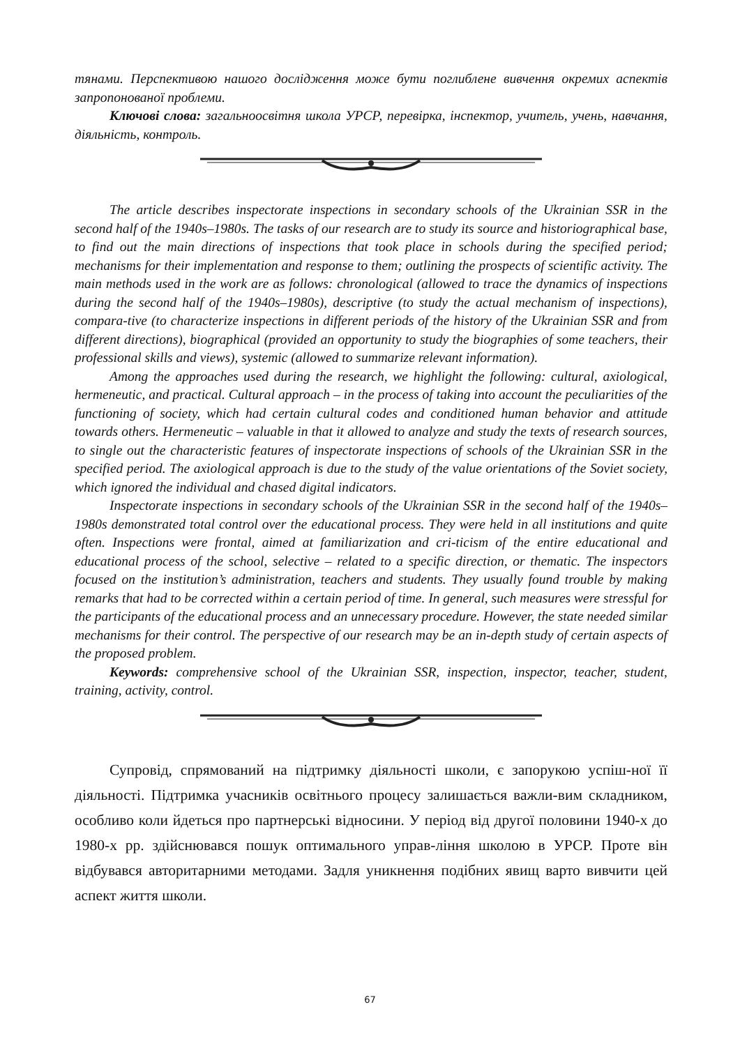тянами. Перспективою нашого дослідження може бути поглиблене вивчення окремих аспектів запропонованої проблеми.
Ключові слова: загальноосвітня школа УРСР, перевірка, інспектор, учитель, учень, навчання, діяльність, контроль.
The article describes inspectorate inspections in secondary schools of the Ukrainian SSR in the second half of the 1940s–1980s. The tasks of our research are to study its source and historiographical base, to find out the main directions of inspections that took place in schools during the specified period; mechanisms for their implementation and response to them; outlining the prospects of scientific activity. The main methods used in the work are as follows: chronological (allowed to trace the dynamics of inspections during the second half of the 1940s–1980s), descriptive (to study the actual mechanism of inspections), compara-tive (to characterize inspections in different periods of the history of the Ukrainian SSR and from different directions), biographical (provided an opportunity to study the biographies of some teachers, their professional skills and views), systemic (allowed to summarize relevant information).
Among the approaches used during the research, we highlight the following: cultural, axiological, hermeneutic, and practical. Cultural approach – in the process of taking into account the peculiarities of the functioning of society, which had certain cultural codes and conditioned human behavior and attitude towards others. Hermeneutic – valuable in that it allowed to analyze and study the texts of research sources, to single out the characteristic features of inspectorate inspections of schools of the Ukrainian SSR in the specified period. The axiological approach is due to the study of the value orientations of the Soviet society, which ignored the individual and chased digital indicators.
Inspectorate inspections in secondary schools of the Ukrainian SSR in the second half of the 1940s–1980s demonstrated total control over the educational process. They were held in all institutions and quite often. Inspections were frontal, aimed at familiarization and cri-ticism of the entire educational and educational process of the school, selective – related to a specific direction, or thematic. The inspectors focused on the institution’s administration, teachers and students. They usually found trouble by making remarks that had to be corrected within a certain period of time. In general, such measures were stressful for the participants of the educational process and an unnecessary procedure. However, the state needed similar mechanisms for their control. The perspective of our research may be an in-depth study of certain aspects of the proposed problem.
Keywords: comprehensive school of the Ukrainian SSR, inspection, inspector, teacher, student, training, activity, control.
Супровід, спрямований на підтримку діяльності школи, є запорукою успіш-ної її діяльності. Підтримка учасників освітнього процесу залишається важли-вим складником, особливо коли йдеться про партнерські відносини. У період від другої половини 1940-х до 1980-х рр. здійснювався пошук оптимального управ-ління школою в УРСР. Проте він відбувався авторитарними методами. Задля уникнення подібних явищ варто вивчити цей аспект життя школи.
67